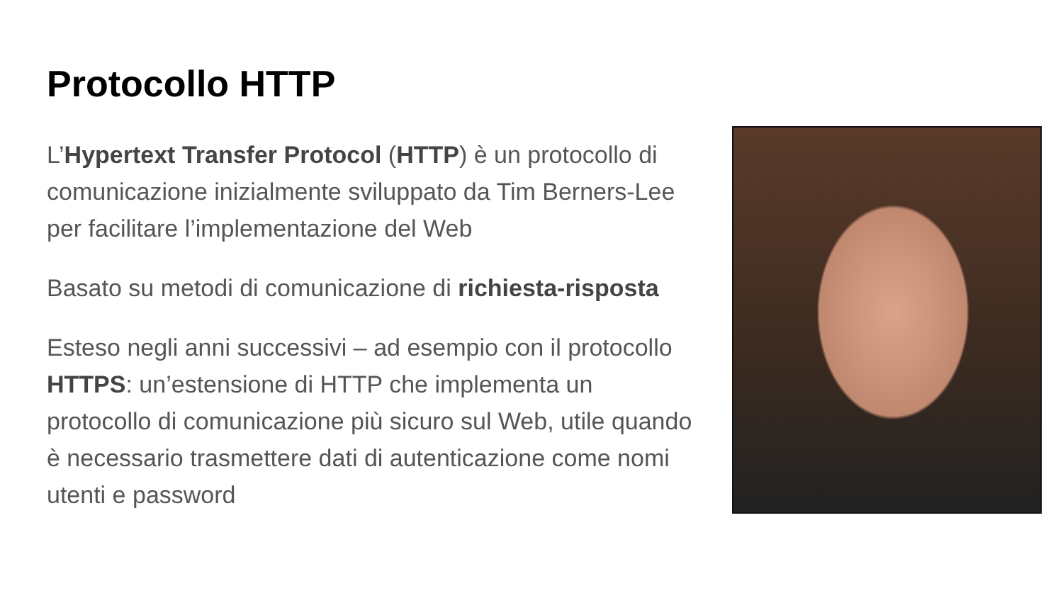Protocollo HTTP
L’Hypertext Transfer Protocol (HTTP) è un protocollo di comunicazione inizialmente sviluppato da Tim Berners-Lee per facilitare l’implementazione del Web
Basato su metodi di comunicazione di richiesta-risposta
Esteso negli anni successivi – ad esempio con il protocollo HTTPS: un’estensione di HTTP che implementa un protocollo di comunicazione più sicuro sul Web, utile quando è necessario trasmettere dati di autenticazione come nomi utenti e password